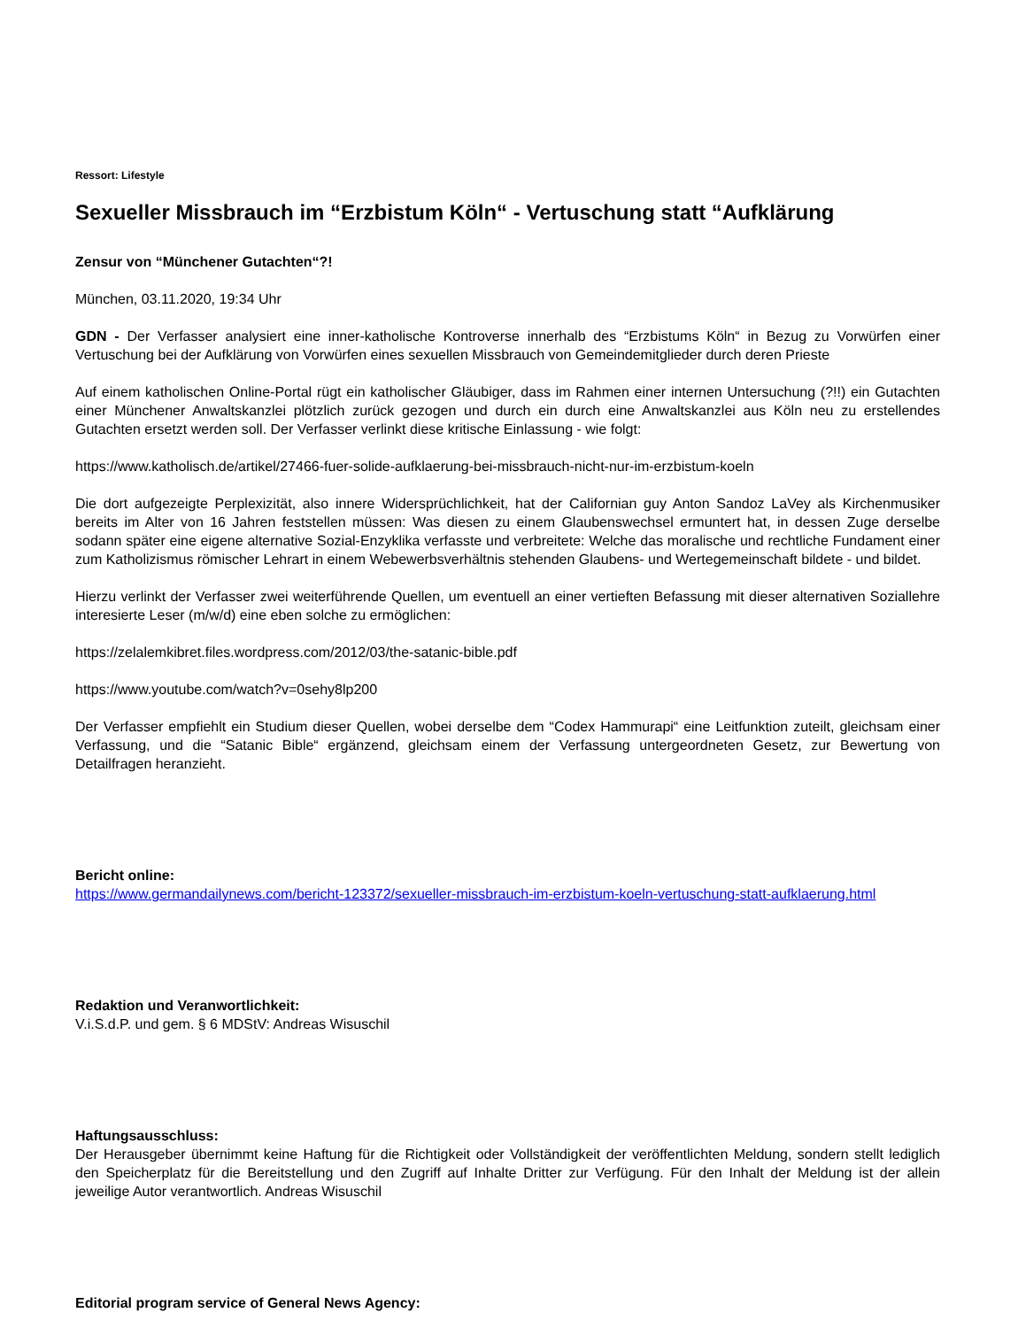Ressort: Lifestyle
Sexueller Missbrauch im “Erzbistum Köln“ - Vertuschung statt “Aufklärung
Zensur von “Münchener Gutachten“?!
München, 03.11.2020, 19:34 Uhr
GDN - Der Verfasser analysiert eine inner-katholische Kontroverse innerhalb des “Erzbistums Köln“ in Bezug zu Vorwürfen einer Vertuschung bei der Aufklärung von Vorwürfen eines sexuellen Missbrauch von Gemeindemitglieder durch deren Prieste
Auf einem katholischen Online-Portal rügt ein katholischer Gläubiger, dass im Rahmen einer internen Untersuchung (?!!) ein Gutachten einer Münchener Anwaltskanzlei plötzlich zurück gezogen und durch ein durch eine Anwaltskanzlei aus Köln neu zu erstellendes Gutachten ersetzt werden soll. Der Verfasser verlinkt diese kritische Einlassung - wie folgt:
https://www.katholisch.de/artikel/27466-fuer-solide-aufklaerung-bei-missbrauch-nicht-nur-im-erzbistum-koeln
Die dort aufgezeigte Perplexizität, also innere Widersprüchlichkeit, hat der Californian guy Anton Sandoz LaVey als Kirchenmusiker bereits im Alter von 16 Jahren feststellen müssen: Was diesen zu einem Glaubenswechsel ermuntert hat, in dessen Zuge derselbe sodann später eine eigene alternative Sozial-Enzyklika verfasste und verbreitete: Welche das moralische und rechtliche Fundament einer zum Katholizismus römischer Lehrart in einem Webewerbsverhältnis stehenden Glaubens- und Wertegemeinschaft bildete - und bildet.
Hierzu verlinkt der Verfasser zwei weiterführende Quellen, um eventuell an einer vertieften Befassung mit dieser alternativen Soziallehre interesierte Leser (m/w/d) eine eben solche zu ermöglichen:
https://zelalemkibret.files.wordpress.com/2012/03/the-satanic-bible.pdf
https://www.youtube.com/watch?v=0sehy8lp200
Der Verfasser empfiehlt ein Studium dieser Quellen, wobei derselbe dem “Codex Hammurapi“ eine Leitfunktion zuteilt, gleichsam einer Verfassung, und die “Satanic Bible“ ergänzend, gleichsam einem der Verfassung untergeordneten Gesetz, zur Bewertung von Detailfragen heranzieht.
Bericht online:
https://www.germandailynews.com/bericht-123372/sexueller-missbrauch-im-erzbistum-koeln-vertuschung-statt-aufklaerung.html
Redaktion und Veranwortlichkeit:
V.i.S.d.P. und gem. § 6 MDStV: Andreas Wisuschil
Haftungsausschluss:
Der Herausgeber übernimmt keine Haftung für die Richtigkeit oder Vollständigkeit der veröffentlichten Meldung, sondern stellt lediglich den Speicherplatz für die Bereitstellung und den Zugriff auf Inhalte Dritter zur Verfügung. Für den Inhalt der Meldung ist der allein jeweilige Autor verantwortlich. Andreas Wisuschil
Editorial program service of General News Agency: